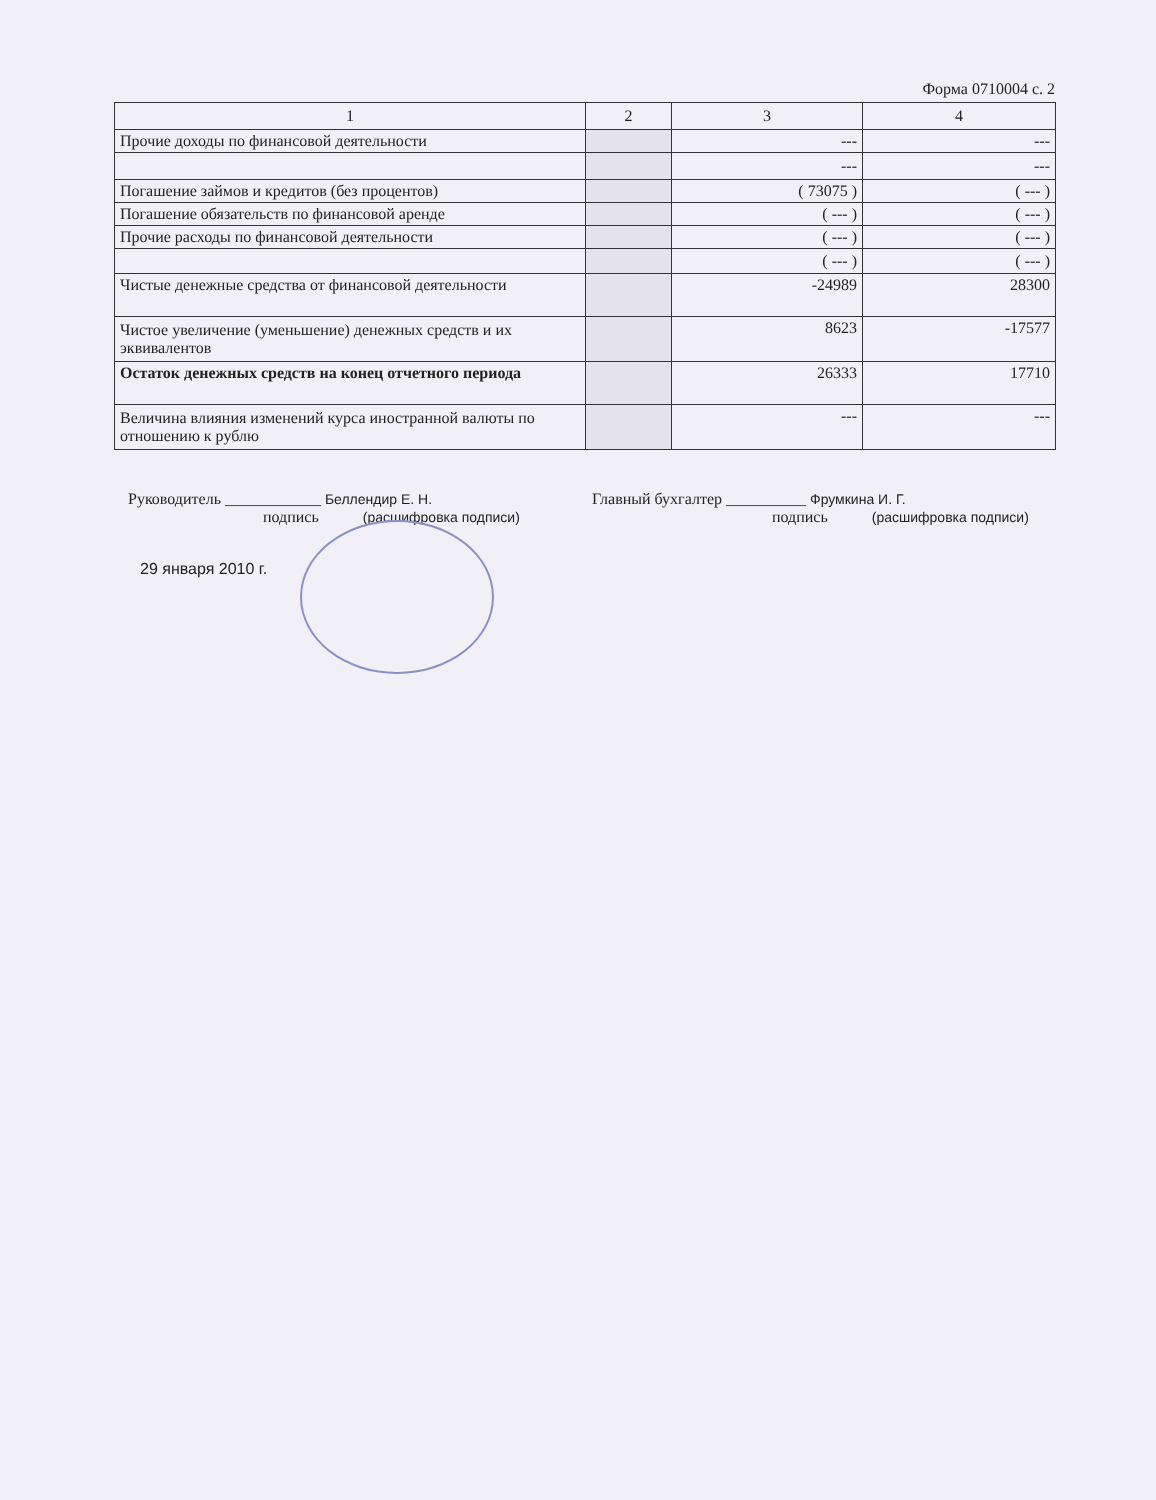Форма 0710004 с. 2
| 1 | 2 | 3 | 4 |
| --- | --- | --- | --- |
| Прочие доходы по финансовой деятельности | | --- | --- |
| | | --- | --- |
| Погашение займов и кредитов (без процентов) | | ( 73075 ) | ( --- ) |
| Погашение обязательств по финансовой аренде | | ( --- ) | ( --- ) |
| Прочие расходы по финансовой деятельности | | ( --- ) | ( --- ) |
| | | ( --- ) | ( --- ) |
| Чистые денежные средства от финансовой деятельности | | -24989 | 28300 |
| Чистое увеличение (уменьшение) денежных средств и их эквивалентов | | 8623 | -17577 |
| Остаток денежных средств на конец отчетного периода | | 26333 | 17710 |
| Величина влияния изменений курса иностранной валюты по отношению к рублю | | --- | --- |
Руководитель ____________ Беллендир Е. Н.
подпись (расшифровка подписи)
Главный бухгалтер __________ Фрумкина И. Г.
подпись (расшифровка подписи)
29 января 2010 г.